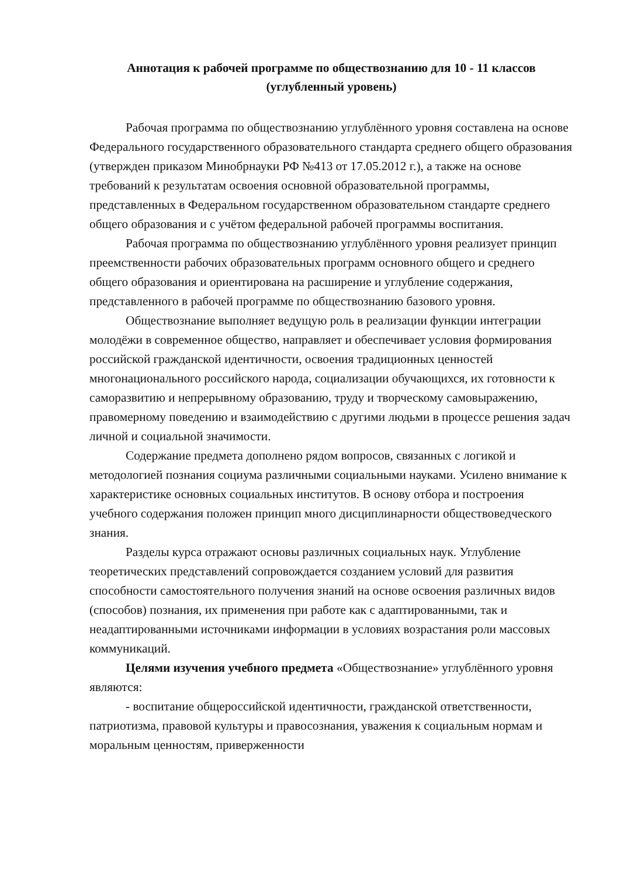Аннотация к рабочей программе по обществознанию для 10 - 11 классов
(углубленный уровень)
Рабочая программа по обществознанию углублённого уровня составлена на основе Федерального государственного образовательного стандарта среднего общего образования (утвержден приказом Минобрнауки РФ №413 от 17.05.2012 г.), а также на основе требований к результатам освоения основной образовательной программы, представленных в Федеральном государственном образовательном стандарте среднего общего образования и с учётом федеральной рабочей программы воспитания.
Рабочая программа по обществознанию углублённого уровня реализует принцип преемственности рабочих образовательных программ основного общего и среднего общего образования и ориентирована на расширение и углубление содержания, представленного в рабочей программе по обществознанию базового уровня.
Обществознание выполняет ведущую роль в реализации функции интеграции молодёжи в современное общество, направляет и обеспечивает условия формирования российской гражданской идентичности, освоения традиционных ценностей многонационального российского народа, социализации обучающихся, их готовности к саморазвитию и непрерывному образованию, труду и творческому самовыражению, правомерному поведению и взаимодействию с другими людьми в процессе решения задач личной и социальной значимости.
Содержание предмета дополнено рядом вопросов, связанных с логикой и методологией познания социума различными социальными науками. Усилено внимание к характеристике основных социальных институтов. В основу отбора и построения учебного содержания положен принцип много дисциплинарности обществоведческого знания.
Разделы курса отражают основы различных социальных наук. Углубление теоретических представлений сопровождается созданием условий для развития способности самостоятельного получения знаний на основе освоения различных видов (способов) познания, их применения при работе как с адаптированными, так и неадаптированными источниками информации в условиях возрастания роли массовых коммуникаций.
Целями изучения учебного предмета «Обществознание» углублённого уровня являются:
- воспитание общероссийской идентичности, гражданской ответственности, патриотизма, правовой культуры и правосознания, уважения к социальным нормам и моральным ценностям, приверженности